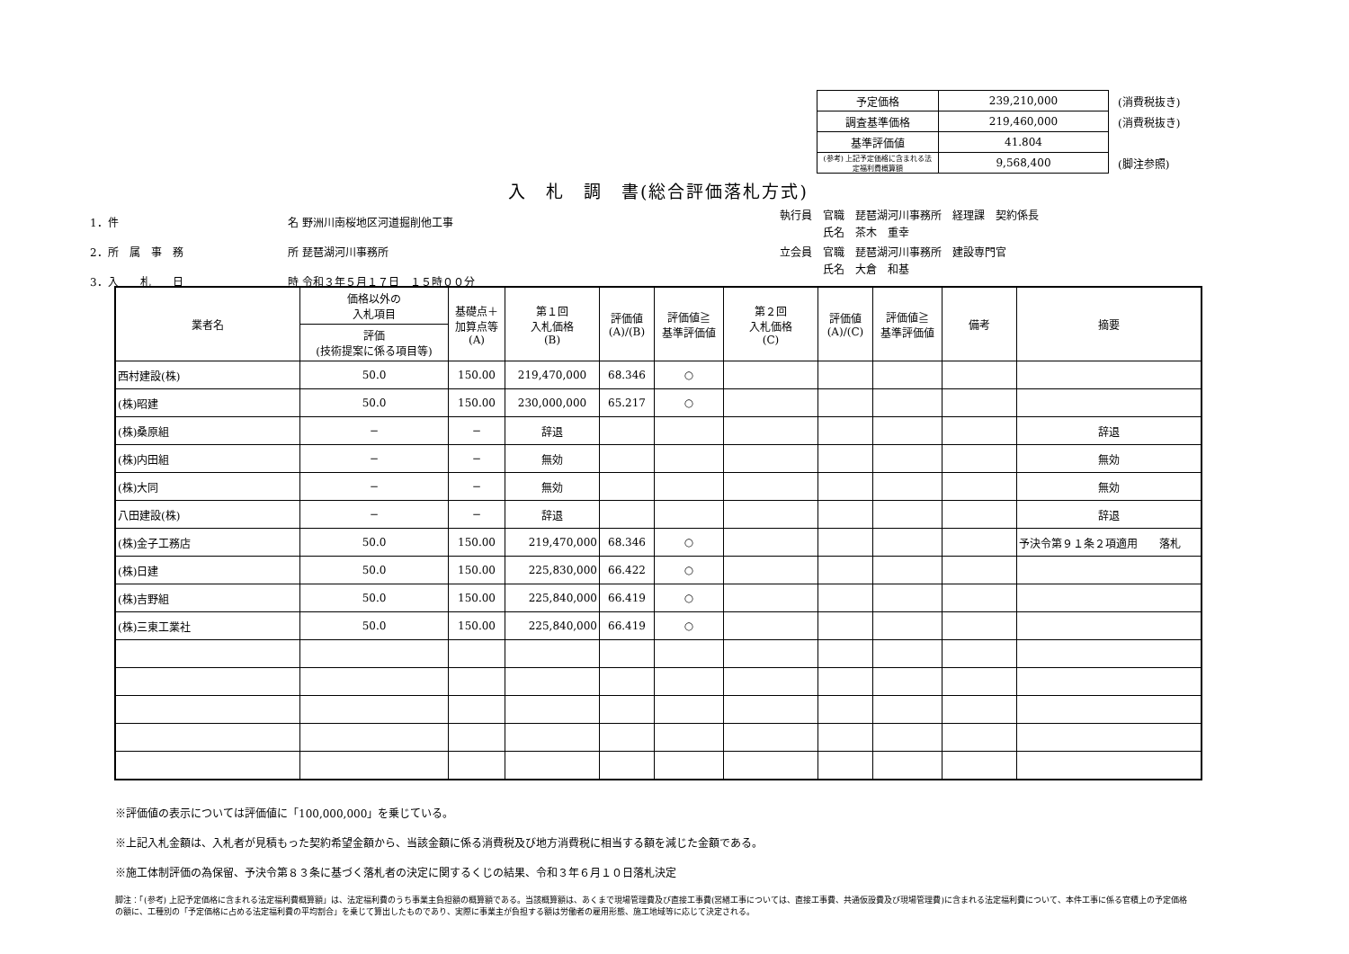| 予定価格 | 239,210,000 | (消費税抜き) |
| 調査基準価格 | 219,460,000 | (消費税抜き) |
| 基準評価値 | 41.804 | |
| (参考) 上記予定価格に含まれる法定福利費概算額 | 9,568,400 | (脚注参照) |
入　札　調　書(総合評価落札方式)
1．件 名 野洲川南桜地区河道掘削他工事
2．所　属　事　務 所 琵琶湖河川事務所
3．入　　札　　日 時 令和３年５月１７日　１５時００分
| 執行員 | 官職 琵琶湖河川事務所 経理課 契約係長 |
| | 氏名 茶木 重幸 |
| 立会員 | 官職 琵琶湖河川事務所 建設専門官 |
| | 氏名 大倉 和基 |
| 業者名 | 価格以外の 入札項目 | 基礎点＋ 加算点等 (A) | 第１回 入札価格 (B) | 評価値 (A)/(B) | 評価値≧ 基準評価値 | 第２回 入札価格 (C) | 評価値 (A)/(C) | 評価値≧ 基準評価値 | 備考 | 摘要 |
| --- | --- | --- | --- | --- | --- | --- | --- | --- | --- | --- |
| | 評価 (技術提案に係る項目等) | | | | | | | | | |
| 西村建設(株) | 50.0 | 150.00 | 219,470,000 | 68.346 | ○ | | | | | |
| (株)昭建 | 50.0 | 150.00 | 230,000,000 | 65.217 | ○ | | | | | |
| (株)桑原組 | − | − | 辞退 | | | | | | | 辞退 |
| (株)内田組 | − | − | 無効 | | | | | | | 無効 |
| (株)大同 | − | − | 無効 | | | | | | | 無効 |
| 八田建設(株) | − | − | 辞退 | | | | | | | 辞退 |
| (株)金子工務店 | 50.0 | 150.00 | 219,470,000 | 68.346 | ○ | | | | | 予決令第９１条２項適用 落札 |
| (株)日建 | 50.0 | 150.00 | 225,830,000 | 66.422 | ○ | | | | | |
| (株)吉野組 | 50.0 | 150.00 | 225,840,000 | 66.419 | ○ | | | | | |
| (株)三東工業社 | 50.0 | 150.00 | 225,840,000 | 66.419 | ○ | | | | | |
※評価値の表示については評価値に「100,000,000」を乗じている。
※上記入札金額は、入札者が見積もった契約希望金額から、当該金額に係る消費税及び地方消費税に相当する額を減じた金額である。
※施工体制評価の為保留、予決令第８３条に基づく落札者の決定に関するくじの結果、令和３年６月１０日落札決定
脚注：「(参考) 上記予定価格に含まれる法定福利費概算額」は、法定福利費のうち事業主負担額の概算額である。当該概算額は、あくまで現場管理費及び直接工事費(営繕工事については、直接工事費、共通仮設費及び現場管理費)に含まれる法定福利費について、本件工事に係る官積上の予定価格の額に、工種別の「予定価格に占める法定福利費の平均割合」を乗じて算出したものであり、実際に事業主が負担する額は労働者の雇用形態、施工地域等に応じて決定される。